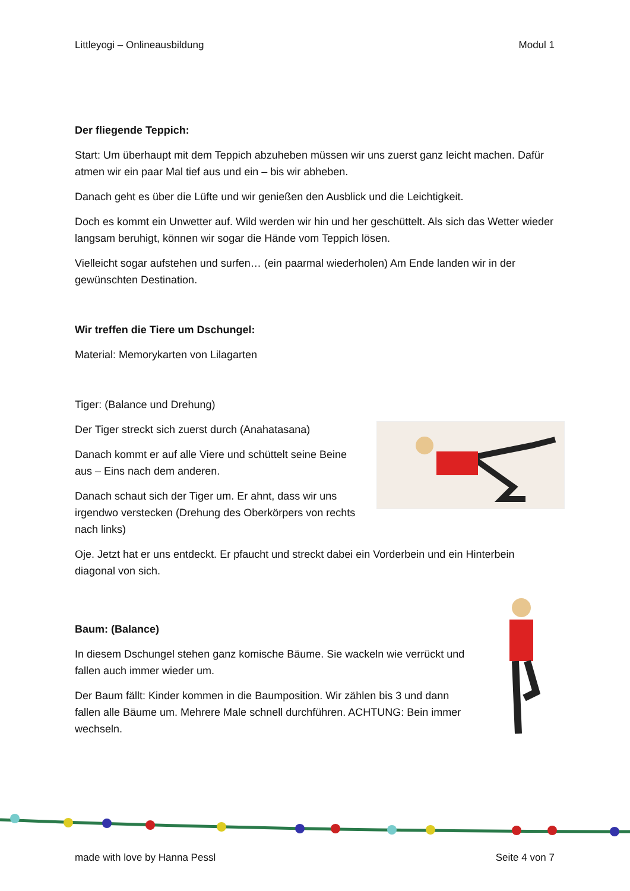Littleyogi – Onlineausbildung Modul 1
Der fliegende Teppich:
Start: Um überhaupt mit dem Teppich abzuheben müssen wir uns zuerst ganz leicht machen. Dafür atmen wir ein paar Mal tief aus und ein – bis wir abheben.
Danach geht es über die Lüfte und wir genießen den Ausblick und die Leichtigkeit.
Doch es kommt ein Unwetter auf. Wild werden wir hin und her geschüttelt. Als sich das Wetter wieder langsam beruhigt, können wir sogar die Hände vom Teppich lösen.
Vielleicht sogar aufstehen und surfen… (ein paarmal wiederholen) Am Ende landen wir in der gewünschten Destination.
Wir treffen die Tiere um Dschungel:
Material: Memorykarten von Lilagarten
Tiger: (Balance und Drehung)
Der Tiger streckt sich zuerst durch (Anahatasana)
Danach kommt er auf alle Viere und schüttelt seine Beine aus – Eins nach dem anderen.
Danach schaut sich der Tiger um. Er ahnt, dass wir uns irgendwo verstecken (Drehung des Oberkörpers von rechts nach links)
Oje. Jetzt hat er uns entdeckt. Er pfaucht und streckt dabei ein Vorderbein und ein Hinterbein diagonal von sich.
Baum: (Balance)
In diesem Dschungel stehen ganz komische Bäume. Sie wackeln wie verrückt und fallen auch immer wieder um.
Der Baum fällt: Kinder kommen in die Baumposition. Wir zählen bis 3 und dann fallen alle Bäume um. Mehrere Male schnell durchführen. ACHTUNG: Bein immer wechseln.
made with love by Hanna Pessl Seite 4 von 7